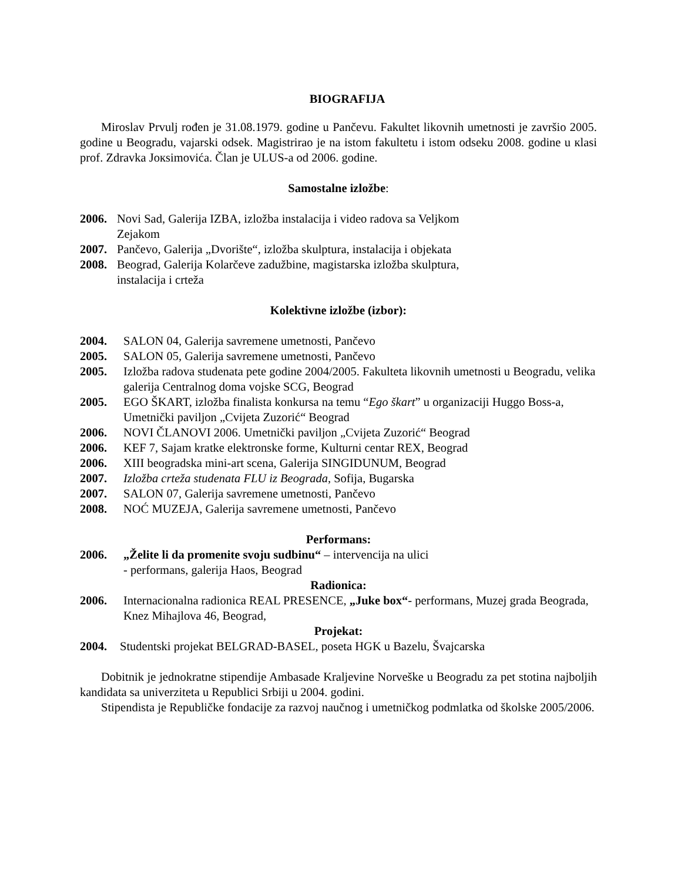BIOGRAFIJA
Miroslav Prvulj rođen je 31.08.1979. godine u Pančevu. Fakultet likovnih umetnosti je završio 2005. godine u Beogradu, vajarski odsek. Magistrirao je na istom fakultetu i istom odseku 2008. godine u кlasi prof. Zdravka Joкsimovića. Član je ULUS-a od 2006. godine.
Samostalne izložbe:
2006. Novi Sad, Galerija IZBA, izložba instalacija i video radova sa Veljkom
Zejakom
2007. Pančevo, Galerija „Dvorište“, izložba skulptura, instalacija i objekata
2008. Beograd, Galerija Kolarčeve zadužbine, magistarska izložba skulptura,
instalacija i crteža
Kolektivne izložbe (izbor):
2004. SALON 04, Galerija savremene umetnosti, Pančevo
2005. SALON 05, Galerija savremene umetnosti, Pančevo
2005. Izložba radova studenata pete godine 2004/2005. Fakulteta likovnih umetnosti u Beogradu, velika galerija Centralnog doma vojske SCG, Beograd
2005. EGO ŠKART, izložba finalista konkursa na temu “Ego škart” u organizaciji Huggo Boss-a, Umetnički paviljon „Cvijeta Zuzorić“ Beograd
2006. NOVI ČLANOVI 2006. Umetnički paviljon „Cvijeta Zuzorić“ Beograd
2006. KEF 7, Sajam kratke elektronske forme, Kulturni centar REX, Beograd
2006. XIII beogradska mini-art scena, Galerija SINGIDUNUM, Beograd
2007. Izložba crteža studenata FLU iz Beograda, Sofija, Bugarska
2007. SALON 07, Galerija savremene umetnosti, Pančevo
2008. NOĆ MUZEJA, Galerija savremene umetnosti, Pančevo
Performans:
2006. „Želite li da promenite svoju sudbinu“ – intervencija na ulici
- performans, galerija Haos, Beograd
Radionica:
2006. Internacionalna radionica REAL PRESENCE, „Juke box“- performans, Muzej grada Beograda, Knez Mihajlova 46, Beograd,
Projekat:
2004. Studentski projekat BELGRAD-BASEL, poseta HGK u Bazelu, Švajcarska
Dobitnik je jednokratne stipendije Ambasade Kraljevine Norveške u Beogradu za pet stotina najboljih kandidata sa univerziteta u Republici Srbiji u 2004. godini.
Stipendista je Republičke fondacije za razvoj naučnog i umetničkog podmlatka od školske 2005/2006.